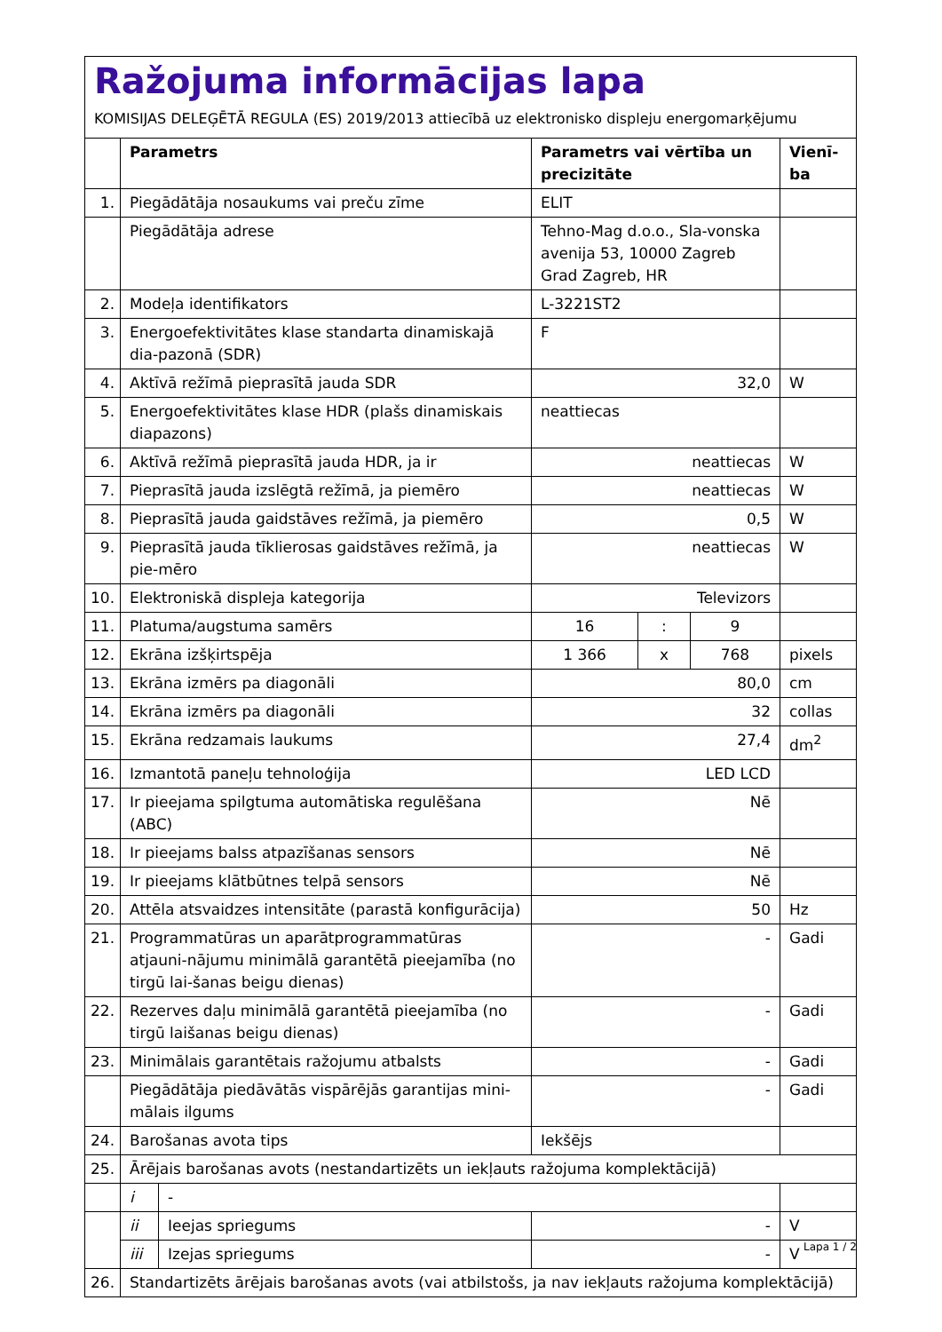Ražojuma informācijas lapa
KOMISIJAS DELEĢĒTĀ REGULA (ES) 2019/2013 attiecībā uz elektronisko displeju energomarķējumu
| | Parametrs | | Parametrs vai vērtība un precizitāte | | | Vienī-ba |
| --- | --- | --- | --- | --- | --- | --- |
| 1. | Piegādātāja nosaukums vai preču zīme | | ELIT | | | |
| | Piegādātāja adrese | | Tehno-Mag d.o.o., Sla-vonska avenija 53, 10000 Zagreb Grad Zagreb, HR | | | |
| 2. | Modeļa identifikators | | L-3221ST2 | | | |
| 3. | Energoefektivitātes klase standarta dinamiskajā dia-pazonā (SDR) | | F | | | |
| 4. | Aktīvā režīmā pieprasītā jauda SDR | | 32,0 | | | W |
| 5. | Energoefektivitātes klase HDR (plašs dinamiskais diapazons) | | neattiecas | | | |
| 6. | Aktīvā režīmā pieprasītā jauda HDR, ja ir | | neattiecas | | | W |
| 7. | Pieprasītā jauda izslēgtā režīmā, ja piemēro | | neattiecas | | | W |
| 8. | Pieprasītā jauda gaidstāves režīmā, ja piemēro | | 0,5 | | | W |
| 9. | Pieprasītā jauda tīklierosas gaidstāves režīmā, ja pie-mēro | | neattiecas | | | W |
| 10. | Elektroniskā displeja kategorija | | Televizors | | | |
| 11. | Platuma/augstuma samērs | | 16 | : | 9 | |
| 12. | Ekrāna izšķirtspēja | | 1 366 | x | 768 | pixels |
| 13. | Ekrāna izmērs pa diagonāli | | 80,0 | | | cm |
| 14. | Ekrāna izmērs pa diagonāli | | 32 | | | collas |
| 15. | Ekrāna redzamais laukums | | 27,4 | | | dm<sup>2</sup> |
| 16. | Izmantotā paneļu tehnoloģija | | LED LCD | | | |
| 17. | Ir pieejama spilgtuma automātiska regulēšana (ABC) | | Nē | | | |
| 18. | Ir pieejams balss atpazīšanas sensors | | Nē | | | |
| 19. | Ir pieejams klātbūtnes telpā sensors | | Nē | | | |
| 20. | Attēla atsvaidzes intensitāte (parastā konfigurācija) | | 50 | | | Hz |
| 21. | Programmatūras un aparātprogrammatūras atjauni-nājumu minimālā garantētā pieejamība (no tirgū lai-šanas beigu dienas) | | - | | | Gadi |
| 22. | Rezerves daļu minimālā garantētā pieejamība (no tirgū laišanas beigu dienas) | | - | | | Gadi |
| 23. | Minimālais garantētais ražojumu atbalsts | | - | | | Gadi |
| | Piegādātāja piedāvātās vispārējās garantijas mini-mālais ilgums | | - | | | Gadi |
| 24. | Barošanas avota tips | | Iekšējs | | | |
| 25. | Ārējais barošanas avots (nestandartizēts un iekļauts ražojuma komplektācijā) | | | | | |
| | i | - | | | | |
| | ii | Ieejas spriegums | - | | | V |
| | iii | Izejas spriegums | - | | | V |
| 26. | Standartizēts ārējais barošanas avots (vai atbilstošs, ja nav iekļauts ražojuma komplektācijā) | | | | | |
Lapa 1 / 2